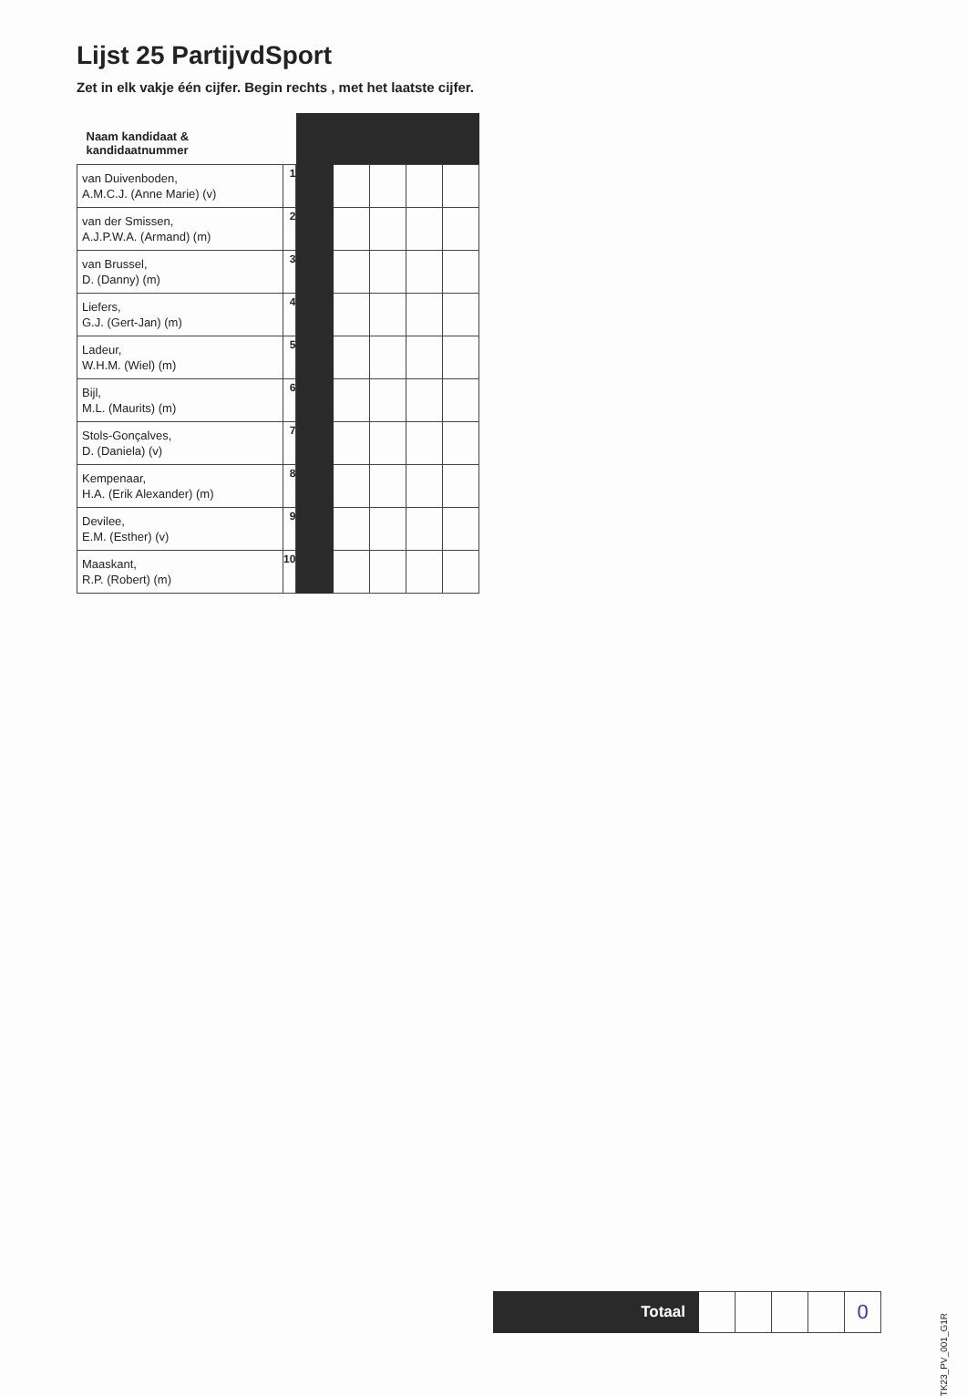Lijst 25 PartijvdSport
Zet in elk vakje één cijfer. Begin rechts , met het laatste cijfer.
| Naam kandidaat & kandidaatnummer | | | | | | |
| --- | --- | --- | --- | --- | --- | --- |
| van Duivenboden, A.M.C.J. (Anne Marie) (v) | 1 | | | | | |
| van der Smissen, A.J.P.W.A. (Armand) (m) | 2 | | | | | |
| van Brussel, D. (Danny) (m) | 3 | | | | | |
| Liefers, G.J. (Gert-Jan) (m) | 4 | | | | | |
| Ladeur, W.H.M. (Wiel) (m) | 5 | | | | | |
| Bijl, M.L. (Maurits) (m) | 6 | | | | | |
| Stols-Gonçalves, D. (Daniela) (v) | 7 | | | | | |
| Kempenaar, H.A. (Erik Alexander) (m) | 8 | | | | | |
| Devilee, E.M. (Esther) (v) | 9 | | | | | |
| Maaskant, R.P. (Robert) (m) | 10 | | | | | |
| Totaal | | | | | 0 |
TK23_PV_001_G1R